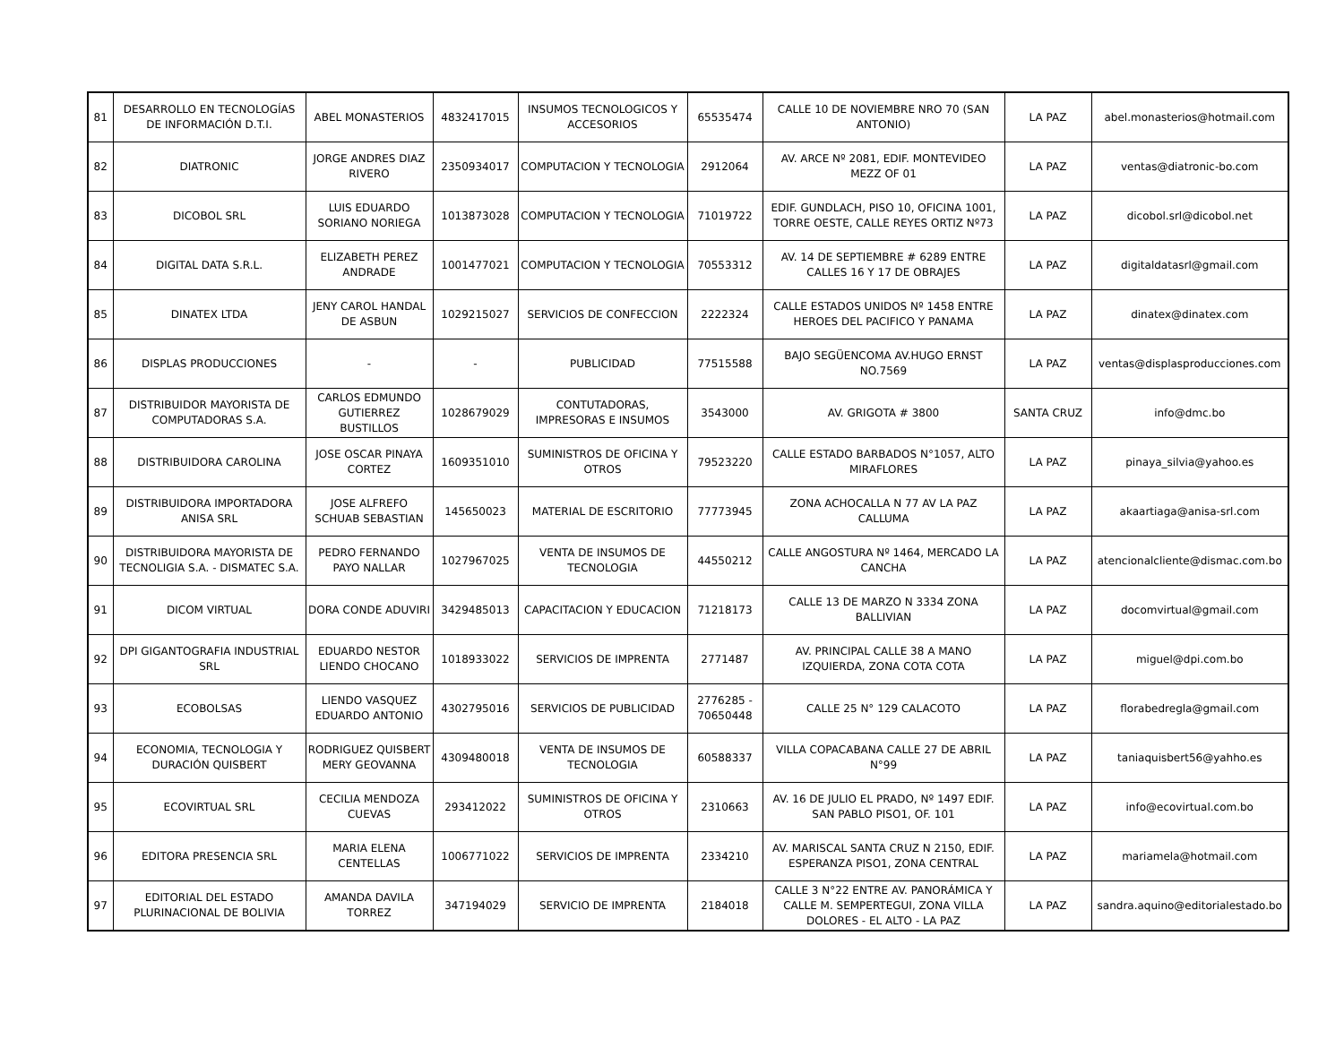| 81 | DESARROLLO EN TECNOLOGÍAS DE INFORMACIÓN D.T.I. | ABEL MONASTERIOS | 4832417015 | INSUMOS TECNOLOGICOS Y ACCESORIOS | 65535474 | CALLE 10 DE NOVIEMBRE NRO 70 (SAN ANTONIO) | LA PAZ | abel.monasterios@hotmail.com |
| 82 | DIATRONIC | JORGE ANDRES DIAZ RIVERO | 2350934017 | COMPUTACION Y TECNOLOGIA | 2912064 | AV. ARCE Nº 2081, EDIF. MONTEVIDEO MEZZ OF 01 | LA PAZ | ventas@diatronic-bo.com |
| 83 | DICOBOL SRL | LUIS EDUARDO SORIANO NORIEGA | 1013873028 | COMPUTACION Y TECNOLOGIA | 71019722 | EDIF. GUNDLACH, PISO 10, OFICINA 1001, TORRE OESTE, CALLE REYES ORTIZ Nº73 | LA PAZ | dicobol.srl@dicobol.net |
| 84 | DIGITAL DATA S.R.L. | ELIZABETH PEREZ ANDRADE | 1001477021 | COMPUTACION Y TECNOLOGIA | 70553312 | AV. 14 DE SEPTIEMBRE # 6289 ENTRE CALLES 16 Y 17 DE OBRAJES | LA PAZ | digitaldatasrl@gmail.com |
| 85 | DINATEX LTDA | JENY CAROL HANDAL DE ASBUN | 1029215027 | SERVICIOS DE CONFECCION | 2222324 | CALLE ESTADOS UNIDOS Nº 1458 ENTRE HEROES DEL PACIFICO Y PANAMA | LA PAZ | dinatex@dinatex.com |
| 86 | DISPLAS PRODUCCIONES | - | - | PUBLICIDAD | 77515588 | BAJO SEGÜENCOMA AV.HUGO ERNST NO.7569 | LA PAZ | ventas@displasproducciones.com |
| 87 | DISTRIBUIDOR MAYORISTA DE COMPUTADORAS S.A. | CARLOS EDMUNDO GUTIERREZ BUSTILLOS | 1028679029 | CONTUTADORAS, IMPRESORAS E INSUMOS | 3543000 | AV. GRIGOTA # 3800 | SANTA CRUZ | info@dmc.bo |
| 88 | DISTRIBUIDORA CAROLINA | JOSE OSCAR PINAYA CORTEZ | 1609351010 | SUMINISTROS DE OFICINA Y OTROS | 79523220 | CALLE ESTADO BARBADOS N°1057, ALTO MIRAFLORES | LA PAZ | pinaya_silvia@yahoo.es |
| 89 | DISTRIBUIDORA IMPORTADORA ANISA SRL | JOSE ALFREFO SCHUAB SEBASTIAN | 145650023 | MATERIAL DE ESCRITORIO | 77773945 | ZONA ACHOCALLA N 77 AV LA PAZ CALLUMA | LA PAZ | akaartiaga@anisa-srl.com |
| 90 | DISTRIBUIDORA MAYORISTA DE TECNOLIGIA S.A. - DISMATEC S.A. | PEDRO FERNANDO PAYO NALLAR | 1027967025 | VENTA DE INSUMOS DE TECNOLOGIA | 44550212 | CALLE ANGOSTURA Nº 1464, MERCADO LA CANCHA | LA PAZ | atencionalcliente@dismac.com.bo |
| 91 | DICOM VIRTUAL | DORA CONDE ADUVIRI | 3429485013 | CAPACITACION Y EDUCACION | 71218173 | CALLE 13 DE MARZO N 3334 ZONA BALLIVIAN | LA PAZ | docomvirtual@gmail.com |
| 92 | DPI GIGANTOGRAFIA INDUSTRIAL SRL | EDUARDO NESTOR LIENDO CHOCANO | 1018933022 | SERVICIOS DE IMPRENTA | 2771487 | AV. PRINCIPAL CALLE 38 A MANO IZQUIERDA, ZONA COTA COTA | LA PAZ | miguel@dpi.com.bo |
| 93 | ECOBOLSAS | LIENDO VASQUEZ EDUARDO ANTONIO | 4302795016 | SERVICIOS DE PUBLICIDAD | 2776285 - 70650448 | CALLE 25 N° 129 CALACOTO | LA PAZ | florabedregla@gmail.com |
| 94 | ECONOMIA, TECNOLOGIA Y DURACIÓN QUISBERT | RODRIGUEZ QUISBERT MERY GEOVANNA | 4309480018 | VENTA DE INSUMOS DE TECNOLOGIA | 60588337 | VILLA COPACABANA CALLE 27 DE ABRIL N°99 | LA PAZ | taniaquisbert56@yahho.es |
| 95 | ECOVIRTUAL SRL | CECILIA MENDOZA CUEVAS | 293412022 | SUMINISTROS DE OFICINA Y OTROS | 2310663 | AV. 16 DE JULIO EL PRADO, Nº 1497 EDIF. SAN PABLO PISO1, OF. 101 | LA PAZ | info@ecovirtual.com.bo |
| 96 | EDITORA PRESENCIA SRL | MARIA ELENA CENTELLAS | 1006771022 | SERVICIOS DE IMPRENTA | 2334210 | AV. MARISCAL SANTA CRUZ N 2150, EDIF. ESPERANZA PISO1, ZONA CENTRAL | LA PAZ | mariamela@hotmail.com |
| 97 | EDITORIAL DEL ESTADO PLURINACIONAL DE BOLIVIA | AMANDA DAVILA TORREZ | 347194029 | SERVICIO DE IMPRENTA | 2184018 | CALLE 3 N°22 ENTRE AV. PANORÁMICA Y CALLE M. SEMPERTEGUI, ZONA VILLA DOLORES - EL ALTO - LA PAZ | LA PAZ | sandra.aquino@editorialestado.bo |